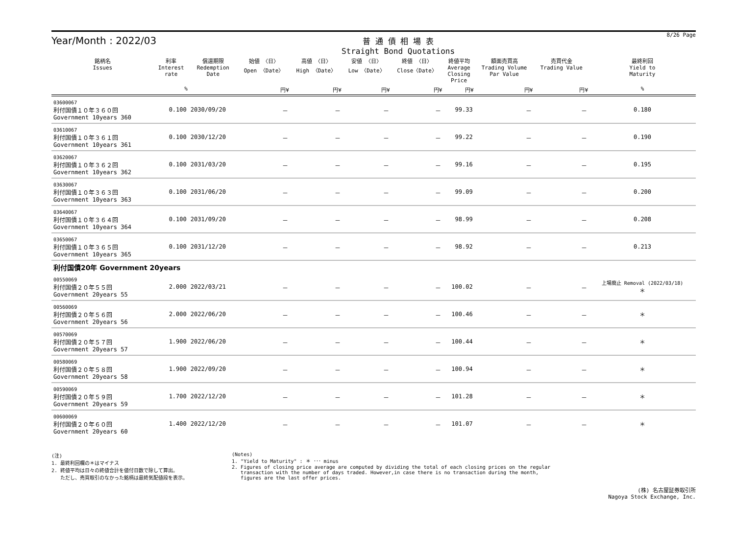Year/Month : 2022/03
普 通 債 相 場 表
Straight Bond Quotations
8/26 Page
| 銘柄名 Issues | 利率 Interest rate | 償還期限 Redemption Date | 始値 〈日〉 Open 〈Date〉 | 高値 〈日〉 High 〈Date〉 | 安値 〈日〉 Low 〈Date〉 | 終値 〈日〉 Close〈Date〉 | 終値平均 Average Closing Price | 額面売買高 Trading Volume Par Value | 売買代金 Trading Value | 最終利回 Yield to Maturity |
| --- | --- | --- | --- | --- | --- | --- | --- | --- | --- | --- |
| | % | | 円¥ | 円¥ | 円¥ | 円¥ | 円¥ | 円¥ | 円¥ | % |
| 03600067 利付国債１０年３６０回 Government 10years 360 | 0.100 | 2030/09/20 | － | － | － | － | 99.33 | － | － | 0.180 |
| 03610067 利付国債１０年３６１回 Government 10years 361 | 0.100 | 2030/12/20 | － | － | － | － | 99.22 | － | － | 0.190 |
| 03620067 利付国債１０年３６２回 Government 10years 362 | 0.100 | 2031/03/20 | － | － | － | － | 99.16 | － | － | 0.195 |
| 03630067 利付国債１０年３６３回 Government 10years 363 | 0.100 | 2031/06/20 | － | － | － | － | 99.09 | － | － | 0.200 |
| 03640067 利付国債１０年３６４回 Government 10years 364 | 0.100 | 2031/09/20 | － | － | － | － | 98.99 | － | － | 0.208 |
| 03650067 利付国債１０年３６５回 Government 10years 365 | 0.100 | 2031/12/20 | － | － | － | － | 98.92 | － | － | 0.213 |
| 利付国債20年 Government 20years | | | | | | | | | | |
| 00550069 利付国債２０年５５回 Government 20years 55 | 2.000 | 2022/03/21 | － | － | － | － | 100.02 | － | － | 上場廃止 Removal (2022/03/18) ＊ |
| 00560069 利付国債２０年５６回 Government 20years 56 | 2.000 | 2022/06/20 | － | － | － | － | 100.46 | － | － | ＊ |
| 00570069 利付国債２０年５７回 Government 20years 57 | 1.900 | 2022/06/20 | － | － | － | － | 100.44 | － | － | ＊ |
| 00580069 利付国債２０年５８回 Government 20years 58 | 1.900 | 2022/09/20 | － | － | － | － | 100.94 | － | － | ＊ |
| 00590069 利付国債２０年５９回 Government 20years 59 | 1.700 | 2022/12/20 | － | － | － | － | 101.28 | － | － | ＊ |
| 00600069 利付国債２０年６０回 Government 20years 60 | 1.400 | 2022/12/20 | － | － | － | － | 101.07 | － | － | ＊ |
(注)
1. 最終利回欄の＊はマイナス
2. 終値平均は日々の終値合計を値付日数で除して算出。
ただし、売買取引のなかった銘柄は最終気配値段を表示。
(Notes)
1. "Yield to Maturity" : ＊ ･･･ minus
2. Figures of closing price average are computed by dividing the total of each closing prices on the regular
transaction with the number of days traded. However,in case there is no transaction during the month,
figures are the last offer prices.
(株) 名古屋証券取引所
Nagoya Stock Exchange, Inc.